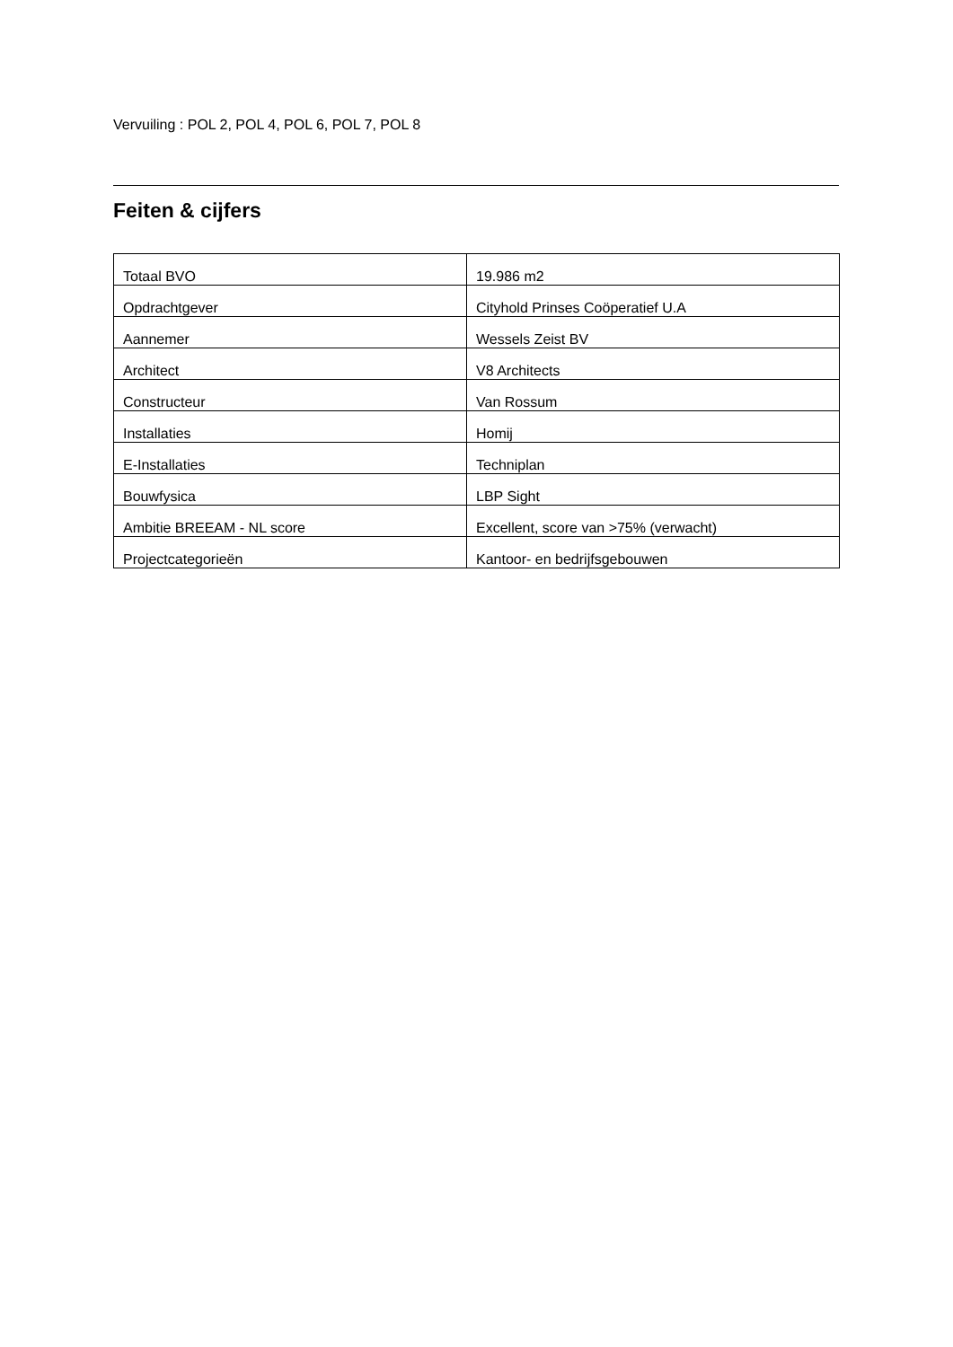Vervuiling : POL 2, POL 4, POL 6, POL 7, POL 8
Feiten & cijfers
| Totaal BVO | 19.986 m2 |
| Opdrachtgever | Cityhold Prinses Coöperatief U.A |
| Aannemer | Wessels Zeist BV |
| Architect | V8 Architects |
| Constructeur | Van Rossum |
| Installaties | Homij |
| E-Installaties | Techniplan |
| Bouwfysica | LBP Sight |
| Ambitie BREEAM - NL score | Excellent, score van >75% (verwacht) |
| Projectcategorieën | Kantoor- en bedrijfsgebouwen |